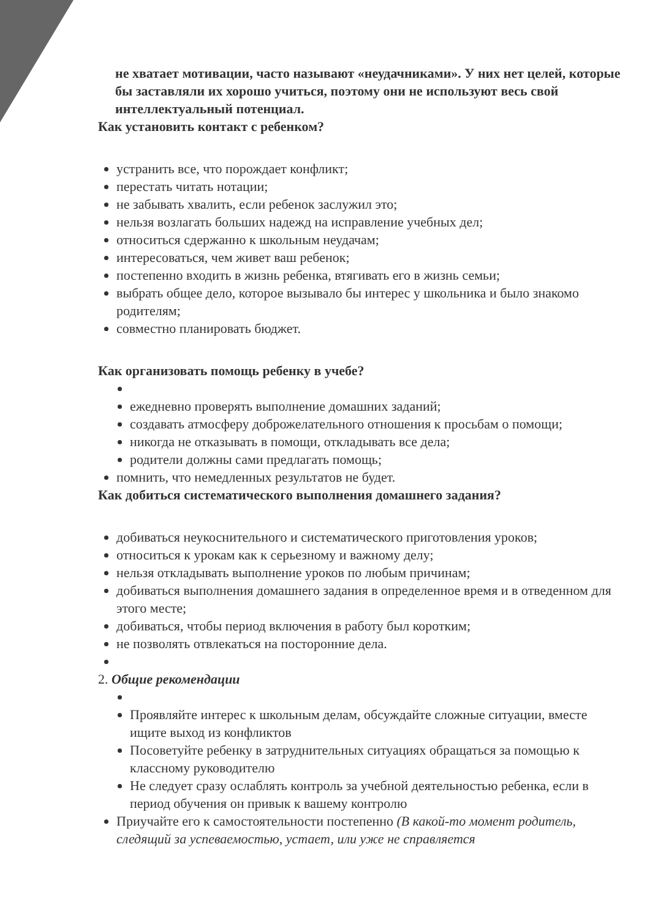не хватает мотивации, часто называют «неудачниками». У них нет целей, которые бы заставляли их хорошо учиться, поэтому они не используют весь свой интеллектуальный потенциал.
Как установить контакт с ребенком?
устранить все, что порождает конфликт;
перестать читать нотации;
не забывать хвалить, если ребенок заслужил это;
нельзя возлагать больших надежд на исправление учебных дел;
относиться сдержанно к школьным неудачам;
интересоваться, чем живет ваш ребенок;
постепенно входить в жизнь ребенка, втягивать его в жизнь семьи;
выбрать общее дело, которое вызывало бы интерес у школьника и было знакомо родителям;
совместно планировать бюджет.
Как организовать помощь ребенку в учебе?
ежедневно проверять выполнение домашних заданий;
создавать атмосферу доброжелательного отношения к просьбам о помощи;
никогда не отказывать в помощи, откладывать все дела;
родители должны сами предлагать помощь;
помнить, что немедленных результатов не будет.
Как добиться систематического выполнения домашнего задания?
добиваться неукоснительного и систематического приготовления уроков;
относиться к урокам как к серьезному и важному делу;
нельзя откладывать выполнение уроков по любым причинам;
добиваться выполнения домашнего задания в определенное время и в отведенном для этого месте;
добиваться, чтобы период включения в работу был коротким;
не позволять отвлекаться на посторонние дела.
2. Общие рекомендации
Проявляйте интерес к школьным делам, обсуждайте сложные ситуации, вместе ищите выход из конфликтов
Посоветуйте ребенку в затруднительных ситуациях обращаться за помощью к классному руководителю
Не следует сразу ослаблять контроль за учебной деятельностью ребенка, если в период обучения он привык к вашему контролю
Приучайте его к самостоятельности постепенно (В какой-то момент родитель, следящий за успеваемостью, устает, или уже не справляется